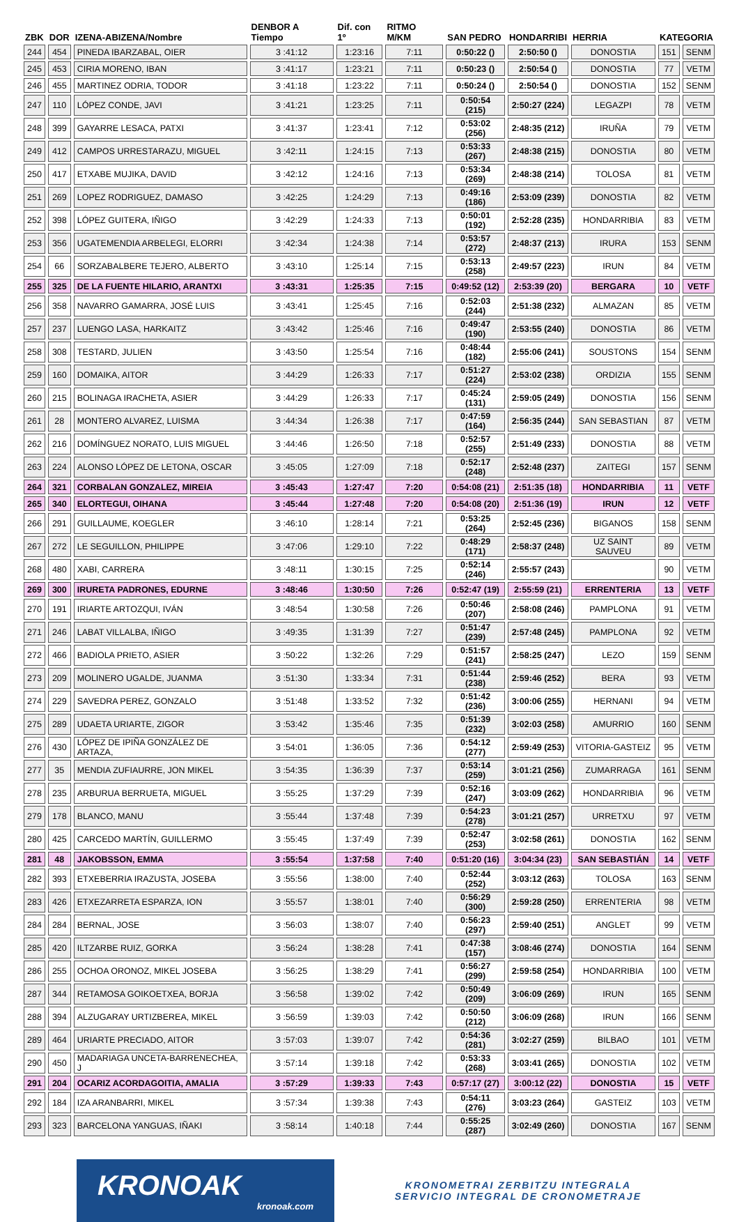| ZBK | DOR | IZENA-ABIZENA/Nombre | DENBOR A Tiempo | Dif. con 1º | RITMO M/KM | SAN PEDRO | HONDARRIBI | HERRIA | KATEGORIA | |
| --- | --- | --- | --- | --- | --- | --- | --- | --- | --- | --- |
| 244 | 454 | PINEDA IBARZABAL, OIER | 3 :41:12 | 1:23:16 | 7:11 | 0:50:22 () | 2:50:50 () | DONOSTIA | 151 | SENM |
| 245 | 453 | CIRIA MORENO, IBAN | 3 :41:17 | 1:23:21 | 7:11 | 0:50:23 () | 2:50:54 () | DONOSTIA | 77 | VETM |
| 246 | 455 | MARTINEZ ODRIA, TODOR | 3 :41:18 | 1:23:22 | 7:11 | 0:50:24 () | 2:50:54 () | DONOSTIA | 152 | SENM |
| 247 | 110 | LÓPEZ CONDE, JAVI | 3 :41:21 | 1:23:25 | 7:11 | 0:50:54 (215) | 2:50:27 (224) | LEGAZPI | 78 | VETM |
| 248 | 399 | GAYARRE LESACA, PATXI | 3 :41:37 | 1:23:41 | 7:12 | 0:53:02 (256) | 2:48:35 (212) | IRUÑA | 79 | VETM |
| 249 | 412 | CAMPOS URRESTARAZU, MIGUEL | 3 :42:11 | 1:24:15 | 7:13 | 0:53:33 (267) | 2:48:38 (215) | DONOSTIA | 80 | VETM |
| 250 | 417 | ETXABE MUJIKA, DAVID | 3 :42:12 | 1:24:16 | 7:13 | 0:53:34 (269) | 2:48:38 (214) | TOLOSA | 81 | VETM |
| 251 | 269 | LOPEZ RODRIGUEZ, DAMASO | 3 :42:25 | 1:24:29 | 7:13 | 0:49:16 (186) | 2:53:09 (239) | DONOSTIA | 82 | VETM |
| 252 | 398 | LÓPEZ GUITERA, IÑIGO | 3 :42:29 | 1:24:33 | 7:13 | 0:50:01 (192) | 2:52:28 (235) | HONDARRIBIA | 83 | VETM |
| 253 | 356 | UGATEMENDIA ARBELEGI, ELORRI | 3 :42:34 | 1:24:38 | 7:14 | 0:53:57 (272) | 2:48:37 (213) | IRURA | 153 | SENM |
| 254 | 66 | SORZABALBERE TEJERO, ALBERTO | 3 :43:10 | 1:25:14 | 7:15 | 0:53:13 (258) | 2:49:57 (223) | IRUN | 84 | VETM |
| 255 | 325 | DE LA FUENTE HILARIO, ARANTXI | 3 :43:31 | 1:25:35 | 7:15 | 0:49:52 (12) | 2:53:39 (20) | BERGARA | 10 | VETF |
| 256 | 358 | NAVARRO GAMARRA, JOSÉ LUIS | 3 :43:41 | 1:25:45 | 7:16 | 0:52:03 (244) | 2:51:38 (232) | ALMAZAN | 85 | VETM |
| 257 | 237 | LUENGO LASA, HARKAITZ | 3 :43:42 | 1:25:46 | 7:16 | 0:49:47 (190) | 2:53:55 (240) | DONOSTIA | 86 | VETM |
| 258 | 308 | TESTARD, JULIEN | 3 :43:50 | 1:25:54 | 7:16 | 0:48:44 (182) | 2:55:06 (241) | SOUSTONS | 154 | SENM |
| 259 | 160 | DOMAIKA, AITOR | 3 :44:29 | 1:26:33 | 7:17 | 0:51:27 (224) | 2:53:02 (238) | ORDIZIA | 155 | SENM |
| 260 | 215 | BOLINAGA IRACHETA, ASIER | 3 :44:29 | 1:26:33 | 7:17 | 0:45:24 (131) | 2:59:05 (249) | DONOSTIA | 156 | SENM |
| 261 | 28 | MONTERO ALVAREZ, LUISMA | 3 :44:34 | 1:26:38 | 7:17 | 0:47:59 (164) | 2:56:35 (244) | SAN SEBASTIAN | 87 | VETM |
| 262 | 216 | DOMÍNGUEZ NORATO, LUIS MIGUEL | 3 :44:46 | 1:26:50 | 7:18 | 0:52:57 (255) | 2:51:49 (233) | DONOSTIA | 88 | VETM |
| 263 | 224 | ALONSO LÓPEZ DE LETONA, OSCAR | 3 :45:05 | 1:27:09 | 7:18 | 0:52:17 (248) | 2:52:48 (237) | ZAITEGI | 157 | SENM |
| 264 | 321 | CORBALAN GONZALEZ, MIREIA | 3 :45:43 | 1:27:47 | 7:20 | 0:54:08 (21) | 2:51:35 (18) | HONDARRIBIA | 11 | VETF |
| 265 | 340 | ELORTEGUI, OIHANA | 3 :45:44 | 1:27:48 | 7:20 | 0:54:08 (20) | 2:51:36 (19) | IRUN | 12 | VETF |
| 266 | 291 | GUILLAUME, KOEGLER | 3 :46:10 | 1:28:14 | 7:21 | 0:53:25 (264) | 2:52:45 (236) | BIGANOS | 158 | SENM |
| 267 | 272 | LE SEGUILLON, PHILIPPE | 3 :47:06 | 1:29:10 | 7:22 | 0:48:29 (171) | 2:58:37 (248) | UZ SAINT SAUVEU | 89 | VETM |
| 268 | 480 | XABI, CARRERA | 3 :48:11 | 1:30:15 | 7:25 | 0:52:14 (246) | 2:55:57 (243) | | 90 | VETM |
| 269 | 300 | IRURETA PADRONES, EDURNE | 3 :48:46 | 1:30:50 | 7:26 | 0:52:47 (19) | 2:55:59 (21) | ERRENTERIA | 13 | VETF |
| 270 | 191 | IRIARTE ARTOZQUI, IVÁN | 3 :48:54 | 1:30:58 | 7:26 | 0:50:46 (207) | 2:58:08 (246) | PAMPLONA | 91 | VETM |
| 271 | 246 | LABAT VILLALBA, IÑIGO | 3 :49:35 | 1:31:39 | 7:27 | 0:51:47 (239) | 2:57:48 (245) | PAMPLONA | 92 | VETM |
| 272 | 466 | BADIOLA PRIETO, ASIER | 3 :50:22 | 1:32:26 | 7:29 | 0:51:57 (241) | 2:58:25 (247) | LEZO | 159 | SENM |
| 273 | 209 | MOLINERO UGALDE, JUANMA | 3 :51:30 | 1:33:34 | 7:31 | 0:51:44 (238) | 2:59:46 (252) | BERA | 93 | VETM |
| 274 | 229 | SAVEDRA PEREZ, GONZALO | 3 :51:48 | 1:33:52 | 7:32 | 0:51:42 (236) | 3:00:06 (255) | HERNANI | 94 | VETM |
| 275 | 289 | UDAETA URIARTE, ZIGOR | 3 :53:42 | 1:35:46 | 7:35 | 0:51:39 (232) | 3:02:03 (258) | AMURRIO | 160 | SENM |
| 276 | 430 | LÓPEZ DE IPIÑA GONZÁLEZ DE ARTAZA, | 3 :54:01 | 1:36:05 | 7:36 | 0:54:12 (277) | 2:59:49 (253) | VITORIA-GASTEIZ | 95 | VETM |
| 277 | 35 | MENDIA ZUFIAURRE, JON MIKEL | 3 :54:35 | 1:36:39 | 7:37 | 0:53:14 (259) | 3:01:21 (256) | ZUMARRAGA | 161 | SENM |
| 278 | 235 | ARBURUA BERRUETA, MIGUEL | 3 :55:25 | 1:37:29 | 7:39 | 0:52:16 (247) | 3:03:09 (262) | HONDARRIBIA | 96 | VETM |
| 279 | 178 | BLANCO, MANU | 3 :55:44 | 1:37:48 | 7:39 | 0:54:23 (278) | 3:01:21 (257) | URRETXU | 97 | VETM |
| 280 | 425 | CARCEDO MARTÍN, GUILLERMO | 3 :55:45 | 1:37:49 | 7:39 | 0:52:47 (253) | 3:02:58 (261) | DONOSTIA | 162 | SENM |
| 281 | 48 | JAKOBSSON, EMMA | 3 :55:54 | 1:37:58 | 7:40 | 0:51:20 (16) | 3:04:34 (23) | SAN SEBASTIÁN | 14 | VETF |
| 282 | 393 | ETXEBERRIA IRAZUSTA, JOSEBA | 3 :55:56 | 1:38:00 | 7:40 | 0:52:44 (252) | 3:03:12 (263) | TOLOSA | 163 | SENM |
| 283 | 426 | ETXEZARRETA ESPARZA, ION | 3 :55:57 | 1:38:01 | 7:40 | 0:56:29 (300) | 2:59:28 (250) | ERRENTERIA | 98 | VETM |
| 284 | 284 | BERNAL, JOSE | 3 :56:03 | 1:38:07 | 7:40 | 0:56:23 (297) | 2:59:40 (251) | ANGLET | 99 | VETM |
| 285 | 420 | ILTZARBE RUIZ, GORKA | 3 :56:24 | 1:38:28 | 7:41 | 0:47:38 (157) | 3:08:46 (274) | DONOSTIA | 164 | SENM |
| 286 | 255 | OCHOA ORONOZ, MIKEL JOSEBA | 3 :56:25 | 1:38:29 | 7:41 | 0:56:27 (299) | 2:59:58 (254) | HONDARRIBIA | 100 | VETM |
| 287 | 344 | RETAMOSA GOIKOETXEA, BORJA | 3 :56:58 | 1:39:02 | 7:42 | 0:50:49 (209) | 3:06:09 (269) | IRUN | 165 | SENM |
| 288 | 394 | ALZUGARAY URTIZBEREA, MIKEL | 3 :56:59 | 1:39:03 | 7:42 | 0:50:50 (212) | 3:06:09 (268) | IRUN | 166 | SENM |
| 289 | 464 | URIARTE PRECIADO, AITOR | 3 :57:03 | 1:39:07 | 7:42 | 0:54:36 (281) | 3:02:27 (259) | BILBAO | 101 | VETM |
| 290 | 450 | MADARIAGA UNCETA-BARRENECHEA, J | 3 :57:14 | 1:39:18 | 7:42 | 0:53:33 (268) | 3:03:41 (265) | DONOSTIA | 102 | VETM |
| 291 | 204 | OCARIZ ACORDAGOITIA, AMALIA | 3 :57:29 | 1:39:33 | 7:43 | 0:57:17 (27) | 3:00:12 (22) | DONOSTIA | 15 | VETF |
| 292 | 184 | IZA ARANBARRI, MIKEL | 3 :57:34 | 1:39:38 | 7:43 | 0:54:11 (276) | 3:03:23 (264) | GASTEIZ | 103 | VETM |
| 293 | 323 | BARCELONA YANGUAS, IÑAKI | 3 :58:14 | 1:40:18 | 7:44 | 0:55:25 (287) | 3:02:49 (260) | DONOSTIA | 167 | SENM |
KRONOAK
kronoak.com
KRONOMETRAI ZERBITZU INTEGRALA
SERVICIO INTEGRAL DE CRONOMETRAJE